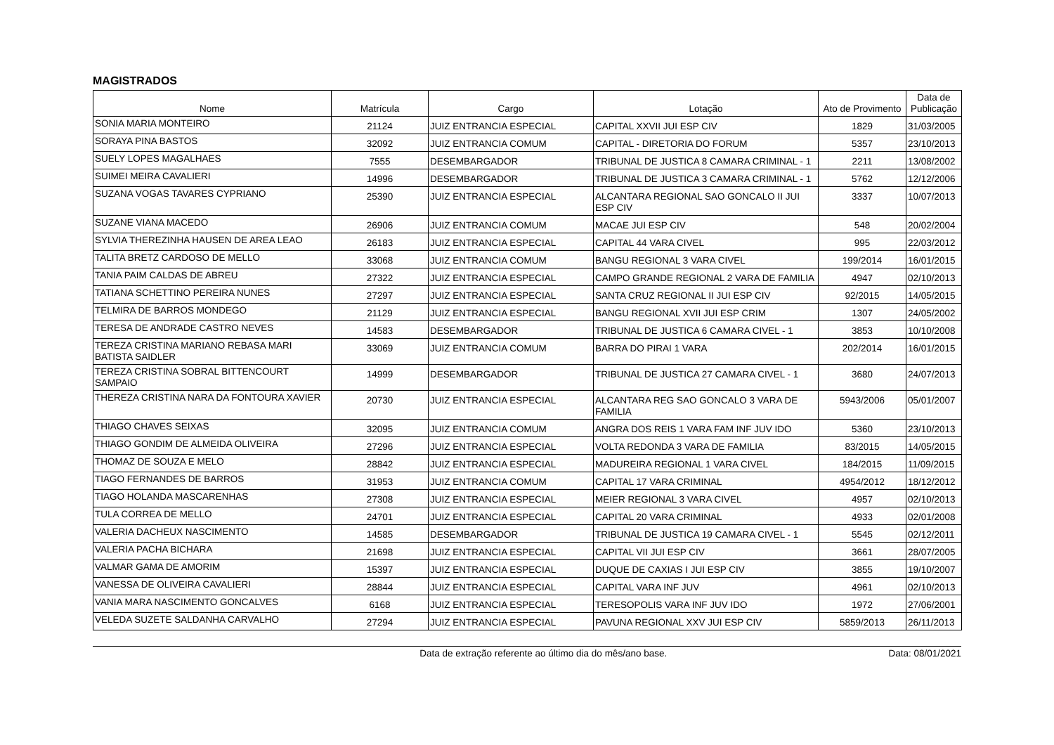MAGISTRADOS
| Nome | Matrícula | Cargo | Lotação | Ato de Provimento | Data de Publicação |
| --- | --- | --- | --- | --- | --- |
| SONIA MARIA MONTEIRO | 21124 | JUIZ ENTRANCIA ESPECIAL | CAPITAL XXVII JUI ESP CIV | 1829 | 31/03/2005 |
| SORAYA PINA BASTOS | 32092 | JUIZ ENTRANCIA COMUM | CAPITAL - DIRETORIA DO FORUM | 5357 | 23/10/2013 |
| SUELY LOPES MAGALHAES | 7555 | DESEMBARGADOR | TRIBUNAL DE JUSTICA 8 CAMARA CRIMINAL - 1 | 2211 | 13/08/2002 |
| SUIMEI MEIRA CAVALIERI | 14996 | DESEMBARGADOR | TRIBUNAL DE JUSTICA 3 CAMARA CRIMINAL - 1 | 5762 | 12/12/2006 |
| SUZANA VOGAS TAVARES CYPRIANO | 25390 | JUIZ ENTRANCIA ESPECIAL | ALCANTARA REGIONAL SAO GONCALO II JUI ESP CIV | 3337 | 10/07/2013 |
| SUZANE VIANA MACEDO | 26906 | JUIZ ENTRANCIA COMUM | MACAE JUI ESP CIV | 548 | 20/02/2004 |
| SYLVIA THEREZINHA HAUSEN DE AREA LEAO | 26183 | JUIZ ENTRANCIA ESPECIAL | CAPITAL 44 VARA CIVEL | 995 | 22/03/2012 |
| TALITA BRETZ CARDOSO DE MELLO | 33068 | JUIZ ENTRANCIA COMUM | BANGU REGIONAL 3 VARA CIVEL | 199/2014 | 16/01/2015 |
| TANIA PAIM CALDAS DE ABREU | 27322 | JUIZ ENTRANCIA ESPECIAL | CAMPO GRANDE REGIONAL 2 VARA DE FAMILIA | 4947 | 02/10/2013 |
| TATIANA SCHETTINO PEREIRA NUNES | 27297 | JUIZ ENTRANCIA ESPECIAL | SANTA CRUZ REGIONAL II JUI ESP CIV | 92/2015 | 14/05/2015 |
| TELMIRA DE BARROS MONDEGO | 21129 | JUIZ ENTRANCIA ESPECIAL | BANGU REGIONAL XVII JUI ESP CRIM | 1307 | 24/05/2002 |
| TERESA DE ANDRADE CASTRO NEVES | 14583 | DESEMBARGADOR | TRIBUNAL DE JUSTICA 6 CAMARA CIVEL - 1 | 3853 | 10/10/2008 |
| TEREZA CRISTINA MARIANO REBASA MARI BATISTA SAIDLER | 33069 | JUIZ ENTRANCIA COMUM | BARRA DO PIRAI 1 VARA | 202/2014 | 16/01/2015 |
| TEREZA CRISTINA SOBRAL BITTENCOURT SAMPAIO | 14999 | DESEMBARGADOR | TRIBUNAL DE JUSTICA 27 CAMARA CIVEL - 1 | 3680 | 24/07/2013 |
| THEREZA CRISTINA NARA DA FONTOURA XAVIER | 20730 | JUIZ ENTRANCIA ESPECIAL | ALCANTARA REG SAO GONCALO 3 VARA DE FAMILIA | 5943/2006 | 05/01/2007 |
| THIAGO CHAVES SEIXAS | 32095 | JUIZ ENTRANCIA COMUM | ANGRA DOS REIS 1 VARA FAM INF JUV IDO | 5360 | 23/10/2013 |
| THIAGO GONDIM DE ALMEIDA OLIVEIRA | 27296 | JUIZ ENTRANCIA ESPECIAL | VOLTA REDONDA 3 VARA DE FAMILIA | 83/2015 | 14/05/2015 |
| THOMAZ DE SOUZA E MELO | 28842 | JUIZ ENTRANCIA ESPECIAL | MADUREIRA REGIONAL 1 VARA CIVEL | 184/2015 | 11/09/2015 |
| TIAGO FERNANDES DE BARROS | 31953 | JUIZ ENTRANCIA COMUM | CAPITAL 17 VARA CRIMINAL | 4954/2012 | 18/12/2012 |
| TIAGO HOLANDA MASCARENHAS | 27308 | JUIZ ENTRANCIA ESPECIAL | MEIER REGIONAL 3 VARA CIVEL | 4957 | 02/10/2013 |
| TULA CORREA DE MELLO | 24701 | JUIZ ENTRANCIA ESPECIAL | CAPITAL 20 VARA CRIMINAL | 4933 | 02/01/2008 |
| VALERIA DACHEUX NASCIMENTO | 14585 | DESEMBARGADOR | TRIBUNAL DE JUSTICA 19 CAMARA CIVEL - 1 | 5545 | 02/12/2011 |
| VALERIA PACHA BICHARA | 21698 | JUIZ ENTRANCIA ESPECIAL | CAPITAL VII JUI ESP CIV | 3661 | 28/07/2005 |
| VALMAR GAMA DE AMORIM | 15397 | JUIZ ENTRANCIA ESPECIAL | DUQUE DE CAXIAS I JUI ESP CIV | 3855 | 19/10/2007 |
| VANESSA DE OLIVEIRA CAVALIERI | 28844 | JUIZ ENTRANCIA ESPECIAL | CAPITAL VARA INF JUV | 4961 | 02/10/2013 |
| VANIA MARA NASCIMENTO GONCALVES | 6168 | JUIZ ENTRANCIA ESPECIAL | TERESOPOLIS VARA INF JUV IDO | 1972 | 27/06/2001 |
| VELEDA SUZETE SALDANHA CARVALHO | 27294 | JUIZ ENTRANCIA ESPECIAL | PAVUNA REGIONAL XXV JUI ESP CIV | 5859/2013 | 26/11/2013 |
Data de extração referente ao último dia do mês/ano base.
Data: 08/01/2021